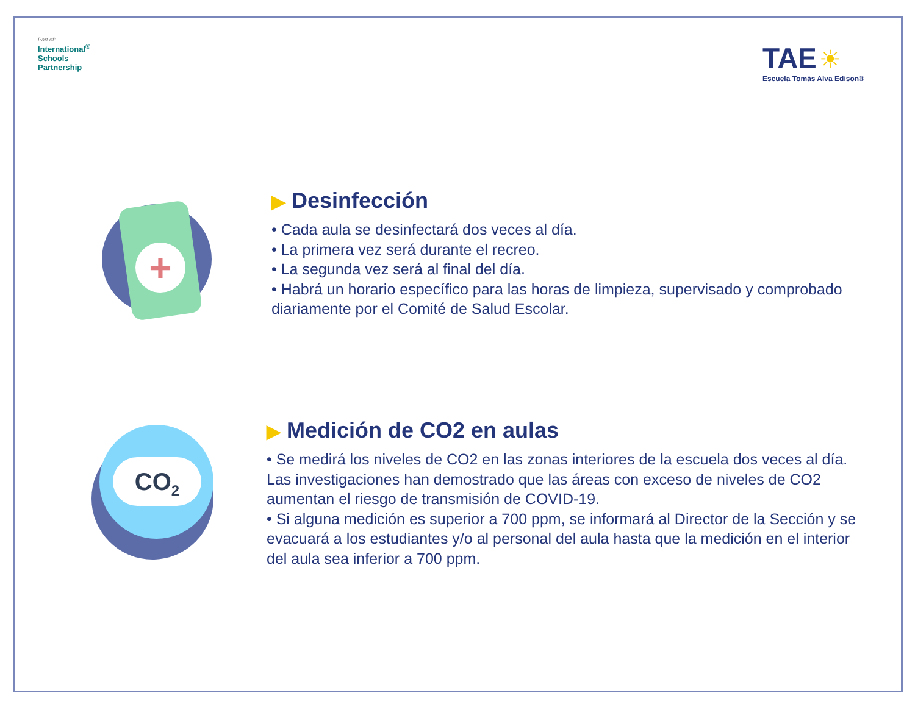Part of:
International<sup>®</sup>
Schools
Partnership
TAE ☀
Escuela Tomás Alva Edison®
+
▶ Desinfección
• Cada aula se desinfectará dos veces al día.
• La primera vez será durante el recreo.
• La segunda vez será al final del día.
• Habrá un horario específico para las horas de limpieza, supervisado y comprobado diariamente por el Comité de Salud Escolar.
CO<sub>2</sub>
▶ Medición de CO2 en aulas
• Se medirá los niveles de CO2 en las zonas interiores de la escuela dos veces al día. Las investigaciones han demostrado que las áreas con exceso de niveles de CO2 aumentan el riesgo de transmisión de COVID-19.
• Si alguna medición es superior a 700 ppm, se informará al Director de la Sección y se evacuará a los estudiantes y/o al personal del aula hasta que la medición en el interior del aula sea inferior a 700 ppm.